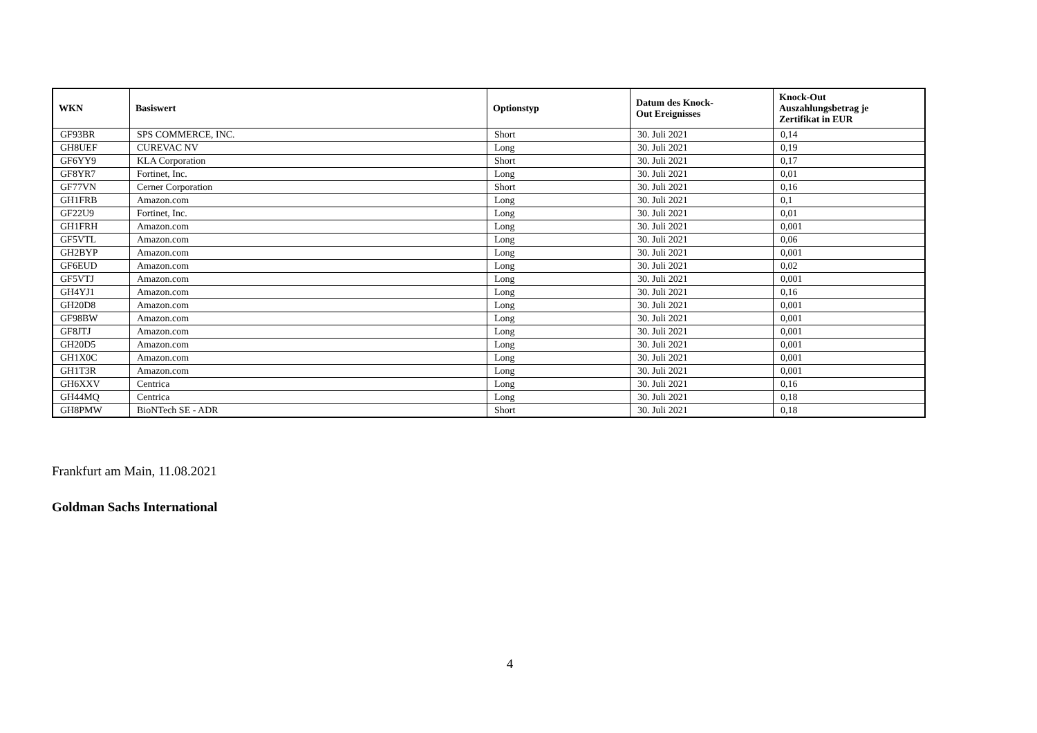| WKN | Basiswert | Optionstyp | Datum des Knock- Out Ereignisses | Knock-Out Auszahlungsbetrag je Zertifikat in EUR |
| --- | --- | --- | --- | --- |
| GF93BR | SPS COMMERCE, INC. | Short | 30. Juli 2021 | 0,14 |
| GH8UEF | CUREVAC NV | Long | 30. Juli 2021 | 0,19 |
| GF6YY9 | KLA Corporation | Short | 30. Juli 2021 | 0,17 |
| GF8YR7 | Fortinet, Inc. | Long | 30. Juli 2021 | 0,01 |
| GF77VN | Cerner Corporation | Short | 30. Juli 2021 | 0,16 |
| GH1FRB | Amazon.com | Long | 30. Juli 2021 | 0,1 |
| GF22U9 | Fortinet, Inc. | Long | 30. Juli 2021 | 0,01 |
| GH1FRH | Amazon.com | Long | 30. Juli 2021 | 0,001 |
| GF5VTL | Amazon.com | Long | 30. Juli 2021 | 0,06 |
| GH2BYP | Amazon.com | Long | 30. Juli 2021 | 0,001 |
| GF6EUD | Amazon.com | Long | 30. Juli 2021 | 0,02 |
| GF5VTJ | Amazon.com | Long | 30. Juli 2021 | 0,001 |
| GH4YJ1 | Amazon.com | Long | 30. Juli 2021 | 0,16 |
| GH20D8 | Amazon.com | Long | 30. Juli 2021 | 0,001 |
| GF98BW | Amazon.com | Long | 30. Juli 2021 | 0,001 |
| GF8JTJ | Amazon.com | Long | 30. Juli 2021 | 0,001 |
| GH20D5 | Amazon.com | Long | 30. Juli 2021 | 0,001 |
| GH1X0C | Amazon.com | Long | 30. Juli 2021 | 0,001 |
| GH1T3R | Amazon.com | Long | 30. Juli 2021 | 0,001 |
| GH6XXV | Centrica | Long | 30. Juli 2021 | 0,16 |
| GH44MQ | Centrica | Long | 30. Juli 2021 | 0,18 |
| GH8PMW | BioNTech SE - ADR | Short | 30. Juli 2021 | 0,18 |
Frankfurt am Main, 11.08.2021
Goldman Sachs International
4